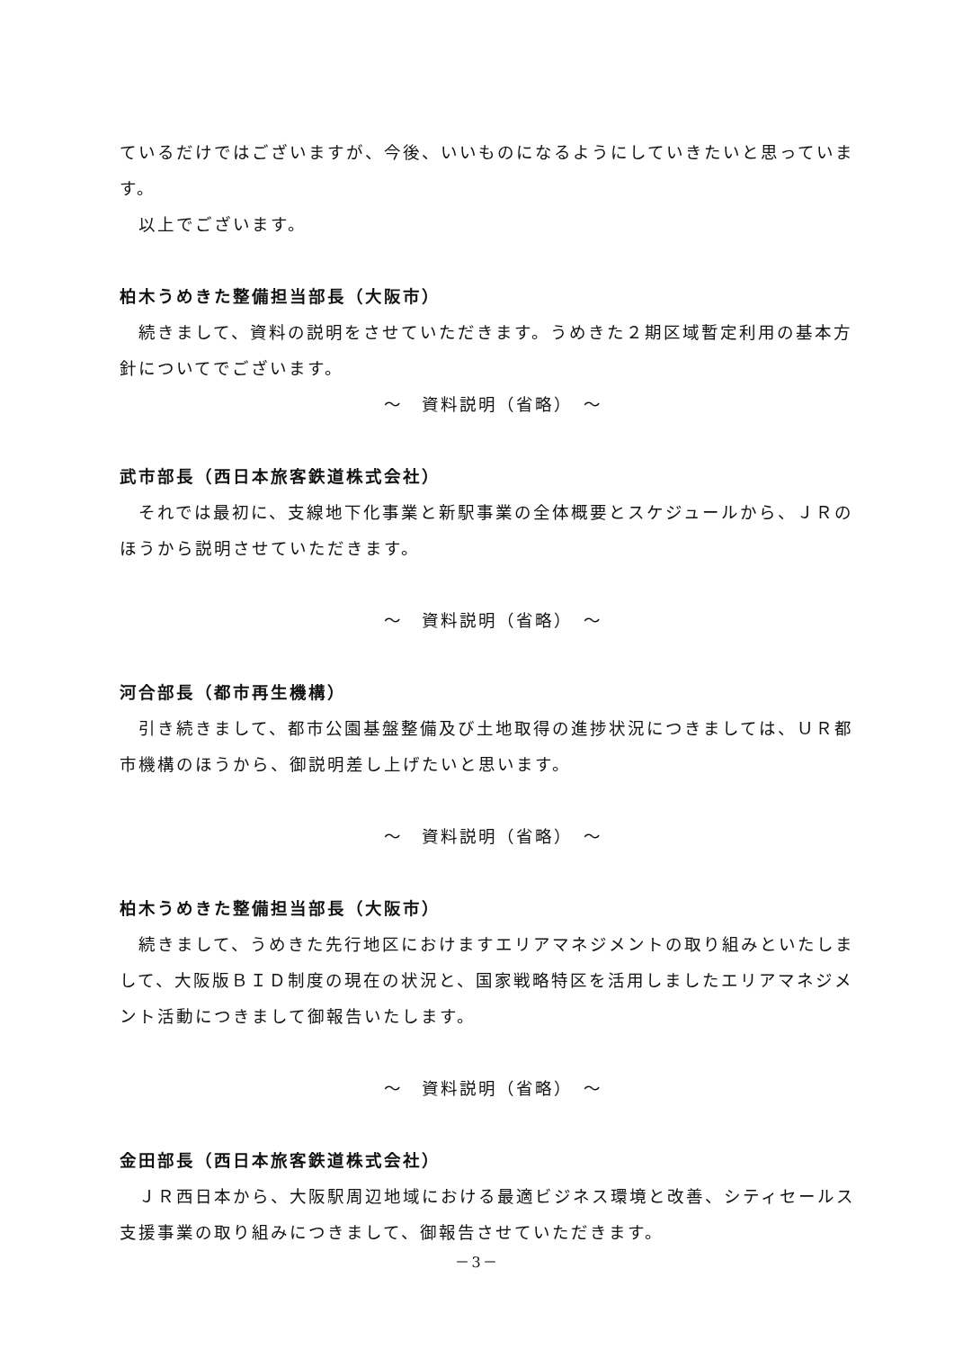ているだけではございますが、今後、いいものになるようにしていきたいと思っています。
　以上でございます。
柏木うめきた整備担当部長（大阪市）
　続きまして、資料の説明をさせていただきます。うめきた２期区域暫定利用の基本方針についてでございます。
～　資料説明（省略）　～
武市部長（西日本旅客鉄道株式会社）
　それでは最初に、支線地下化事業と新駅事業の全体概要とスケジュールから、ＪＲのほうから説明させていただきます。
～　資料説明（省略）　～
河合部長（都市再生機構）
　引き続きまして、都市公園基盤整備及び土地取得の進捗状況につきましては、ＵＲ都市機構のほうから、御説明差し上げたいと思います。
～　資料説明（省略）　～
柏木うめきた整備担当部長（大阪市）
　続きまして、うめきた先行地区におけますエリアマネジメントの取り組みといたしまして、大阪版ＢＩＤ制度の現在の状況と、国家戦略特区を活用しましたエリアマネジメント活動につきまして御報告いたします。
～　資料説明（省略）　～
金田部長（西日本旅客鉄道株式会社）
　ＪＲ西日本から、大阪駅周辺地域における最適ビジネス環境と改善、シティセールス支援事業の取り組みにつきまして、御報告させていただきます。
－3－